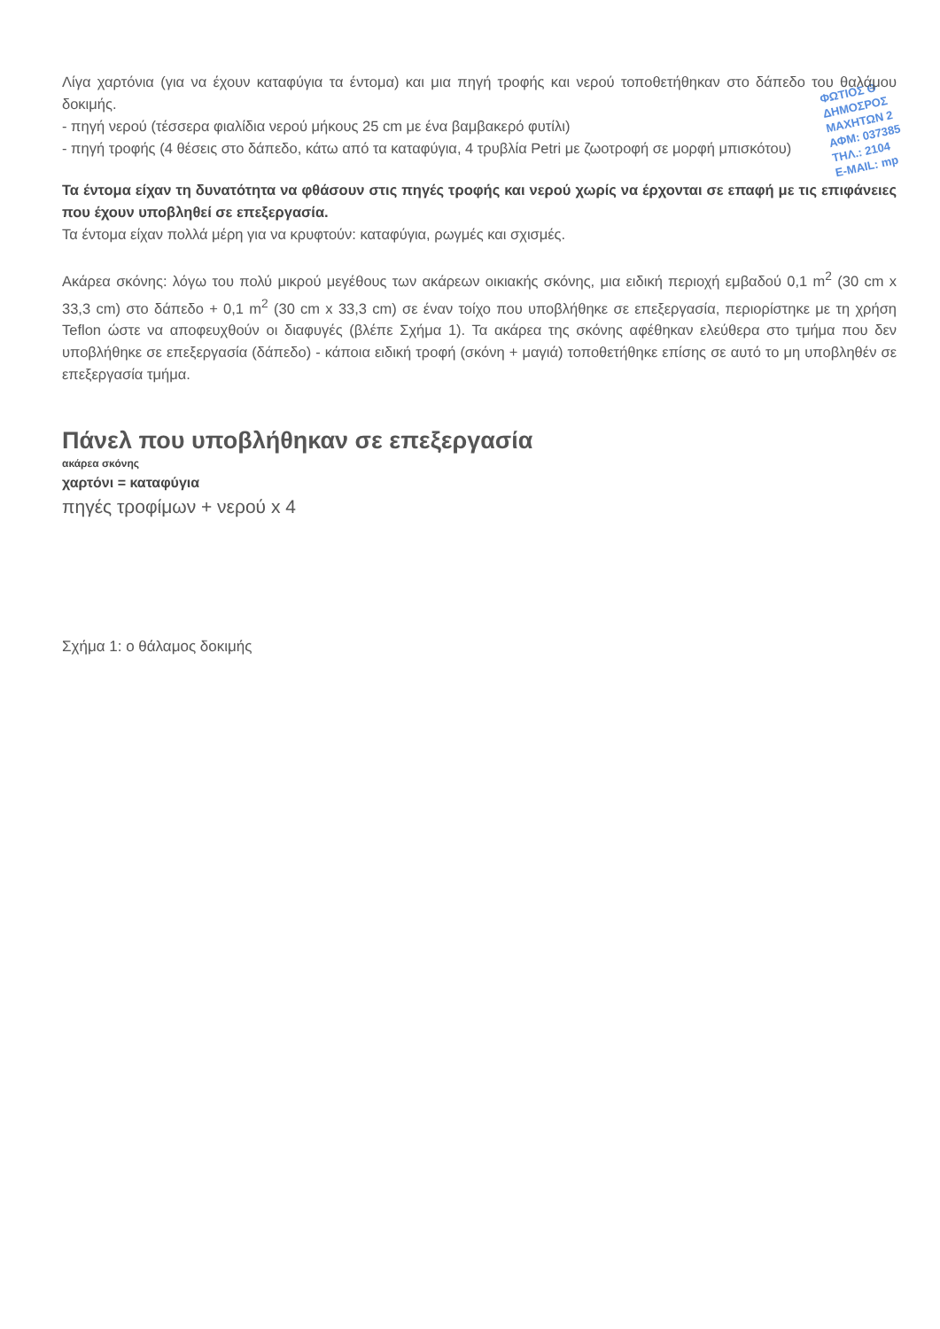ΦΩΤΙΟΣ Θ
ΔΗΜΟΣΡΟΣ
ΜΑΧΗΤΩΝ 2
ΑΦΜ: 037385
ΤΗΛ.: 2104
E-MAIL: mp
Λίγα χαρτόνια (για να έχουν καταφύγια τα έντομα) και μια πηγή τροφής και νερού τοποθετήθηκαν στο δάπεδο του θαλάμου δοκιμής.
- πηγή νερού (τέσσερα φιαλίδια νερού μήκους 25 cm με ένα βαμβακερό φυτίλι)
- πηγή τροφής (4 θέσεις στο δάπεδο, κάτω από τα καταφύγια, 4 τρυβλία Petri με ζωοτροφή σε μορφή μπισκότου)
Τα έντομα είχαν τη δυνατότητα να φθάσουν στις πηγές τροφής και νερού χωρίς να έρχονται σε επαφή με τις επιφάνειες που έχουν υποβληθεί σε επεξεργασία.
Τα έντομα είχαν πολλά μέρη για να κρυφτούν: καταφύγια, ρωγμές και σχισμές.
Ακάρεα σκόνης: λόγω του πολύ μικρού μεγέθους των ακάρεων οικιακής σκόνης, μια ειδική περιοχή εμβαδού 0,1 m<sup>2</sup> (30 cm x 33,3 cm) στο δάπεδο + 0,1 m<sup>2</sup> (30 cm x 33,3 cm) σε έναν τοίχο που υποβλήθηκε σε επεξεργασία, περιορίστηκε με τη χρήση Teflon ώστε να αποφευχθούν οι διαφυγές (βλέπε Σχήμα 1). Τα ακάρεα της σκόνης αφέθηκαν ελεύθερα στο τμήμα που δεν υποβλήθηκε σε επεξεργασία (δάπεδο) - κάποια ειδική τροφή (σκόνη + μαγιά) τοποθετήθηκε επίσης σε αυτό το μη υποβληθέν σε επεξεργασία τμήμα.
Πάνελ που υποβλήθηκαν σε επεξεργασία
ακάρεα σκόνης
χαρτόνι = καταφύγια
πηγές τροφίμων + νερού x 4
Σχήμα 1: ο θάλαμος δοκιμής